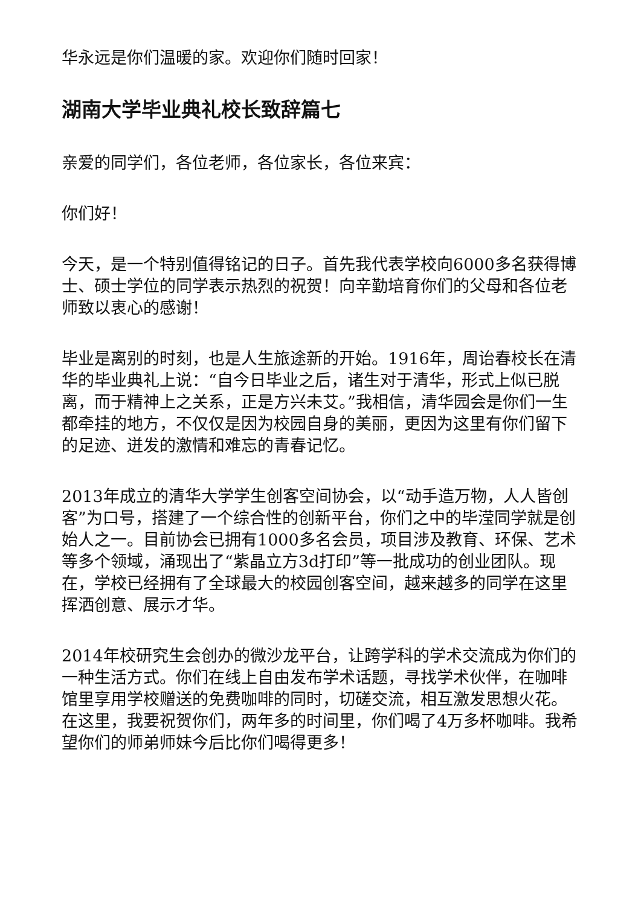华永远是你们温暖的家。欢迎你们随时回家！
湖南大学毕业典礼校长致辞篇七
亲爱的同学们，各位老师，各位家长，各位来宾：
你们好！
今天，是一个特别值得铭记的日子。首先我代表学校向6000多名获得博士、硕士学位的同学表示热烈的祝贺！向辛勤培育你们的父母和各位老师致以衷心的感谢！
毕业是离别的时刻，也是人生旅途新的开始。1916年，周诒春校长在清华的毕业典礼上说：“自今日毕业之后，诸生对于清华，形式上似已脱离，而于精神上之关系，正是方兴未艾。”我相信，清华园会是你们一生都牵挂的地方，不仅仅是因为校园自身的美丽，更因为这里有你们留下的足迹、迸发的激情和难忘的青春记忆。
2013年成立的清华大学学生创客空间协会，以“动手造万物，人人皆创客”为口号，搭建了一个综合性的创新平台，你们之中的毕滢同学就是创始人之一。目前协会已拥有1000多名会员，项目涉及教育、环保、艺术等多个领域，涌现出了“紫晶立方3d打印”等一批成功的创业团队。现在，学校已经拥有了全球最大的校园创客空间，越来越多的同学在这里挥洒创意、展示才华。
2014年校研究生会创办的微沙龙平台，让跨学科的学术交流成为你们的一种生活方式。你们在线上自由发布学术话题，寻找学术伙伴，在咖啡馆里享用学校赠送的免费咖啡的同时，切磋交流，相互激发思想火花。在这里，我要祝贺你们，两年多的时间里，你们喝了4万多杯咖啡。我希望你们的师弟师妹今后比你们喝得更多！